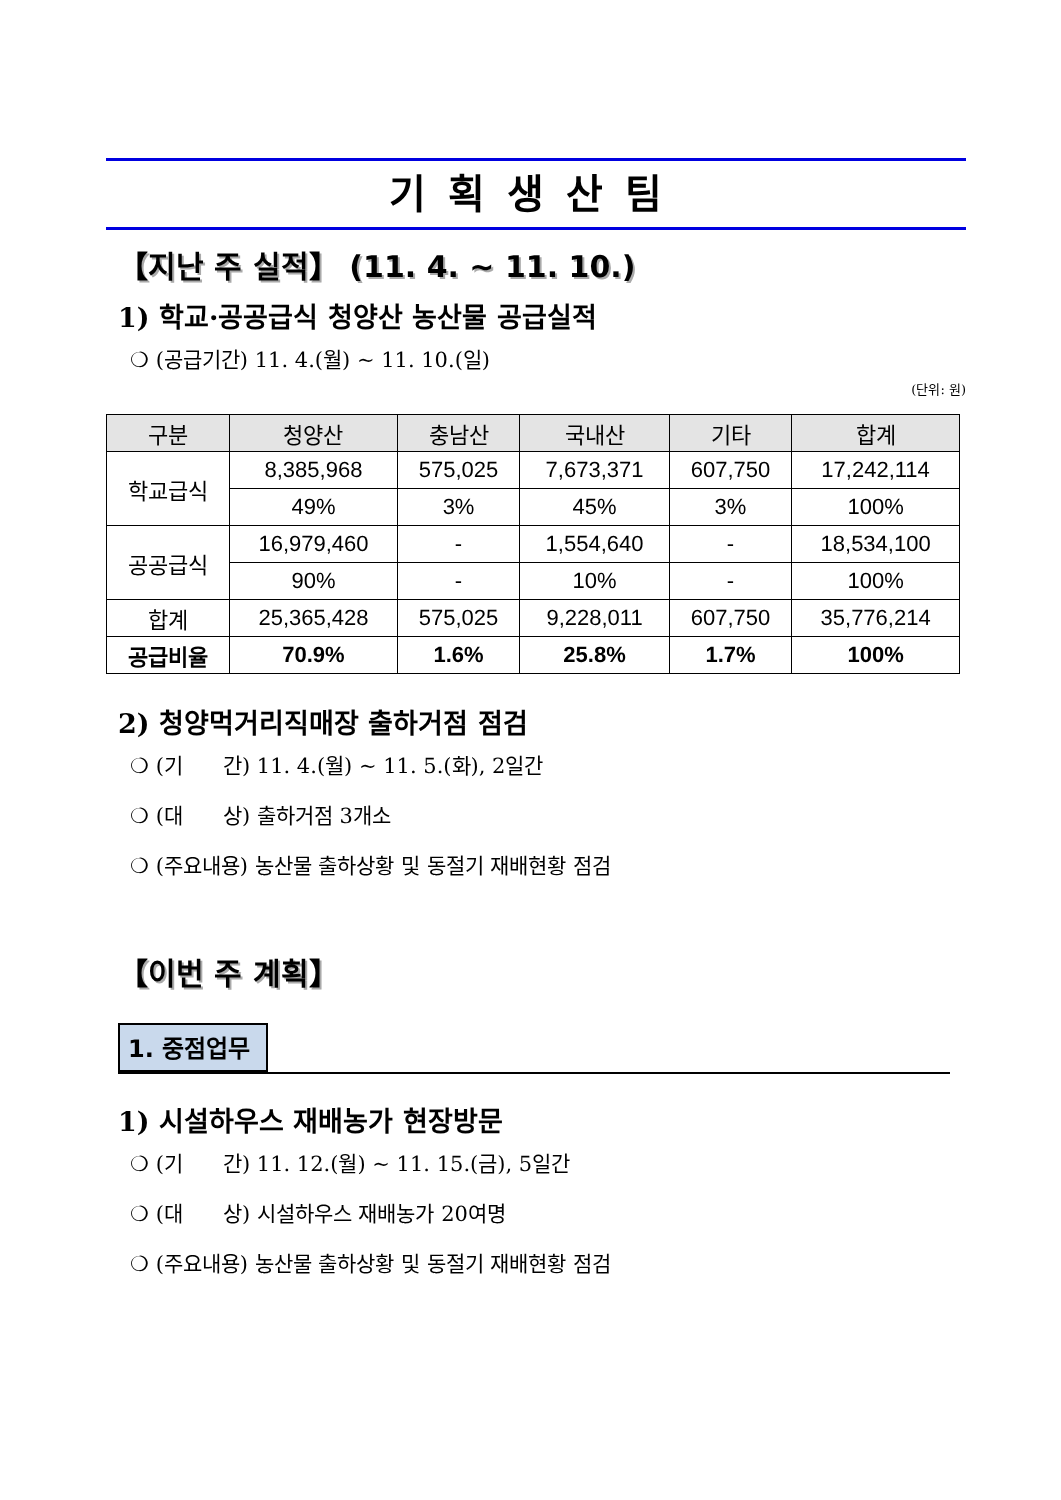기획생산팀
【지난 주 실적】 (11. 4. ~ 11. 10.)
1) 학교·공공급식 청양산 농산물 공급실적
❍ (공급기간) 11. 4.(월) ~ 11. 10.(일)
(단위: 원)
| 구분 | 청양산 | 충남산 | 국내산 | 기타 | 합계 |
| --- | --- | --- | --- | --- | --- |
| 학교급식 | 8,385,968 | 575,025 | 7,673,371 | 607,750 | 17,242,114 |
| | 49% | 3% | 45% | 3% | 100% |
| 공공급식 | 16,979,460 | - | 1,554,640 | - | 18,534,100 |
| | 90% | - | 10% | - | 100% |
| 합계 | 25,365,428 | 575,025 | 9,228,011 | 607,750 | 35,776,214 |
| 공급비율 | 70.9% | 1.6% | 25.8% | 1.7% | 100% |
2) 청양먹거리직매장 출하거점 점검
❍ (기 간) 11. 4.(월) ~ 11. 5.(화), 2일간
❍ (대 상) 출하거점 3개소
❍ (주요내용) 농산물 출하상황 및 동절기 재배현황 점검
【이번 주 계획】
1. 중점업무
1) 시설하우스 재배농가 현장방문
❍ (기 간) 11. 12.(월) ~ 11. 15.(금), 5일간
❍ (대 상) 시설하우스 재배농가 20여명
❍ (주요내용) 농산물 출하상황 및 동절기 재배현황 점검